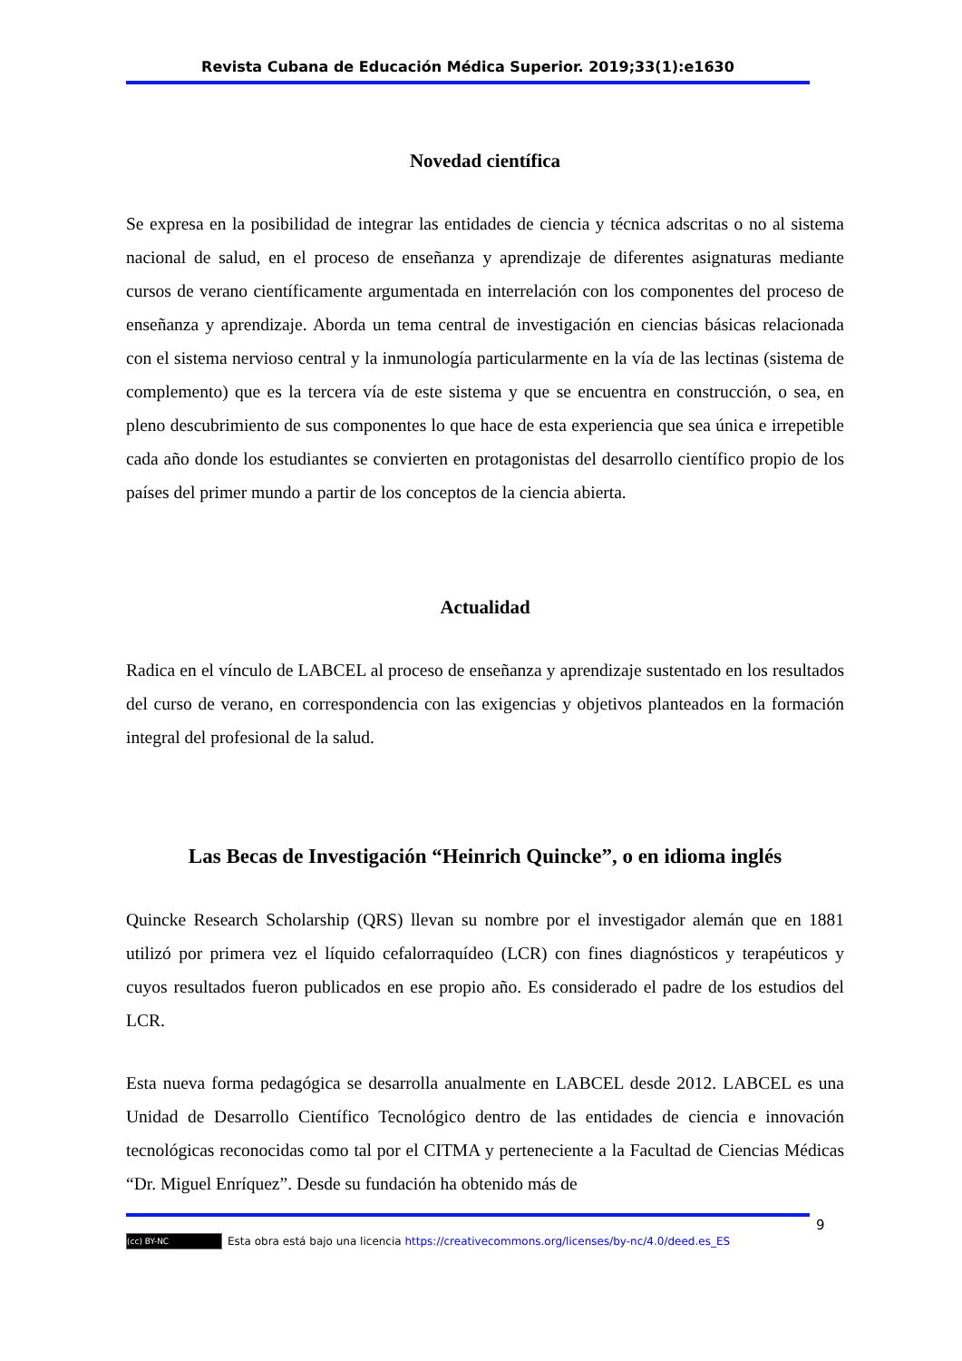Revista Cubana de Educación Médica Superior. 2019;33(1):e1630
Novedad científica
Se expresa en la posibilidad de integrar las entidades de ciencia y técnica adscritas o no al sistema nacional de salud, en el proceso de enseñanza y aprendizaje de diferentes asignaturas mediante cursos de verano científicamente argumentada en interrelación con los componentes del proceso de enseñanza y aprendizaje. Aborda un tema central de investigación en ciencias básicas relacionada con el sistema nervioso central y la inmunología particularmente en la vía de las lectinas (sistema de complemento) que es la tercera vía de este sistema y que se encuentra en construcción, o sea, en pleno descubrimiento de sus componentes lo que hace de esta experiencia que sea única e irrepetible cada año donde los estudiantes se convierten en protagonistas del desarrollo científico propio de los países del primer mundo a partir de los conceptos de la ciencia abierta.
Actualidad
Radica en el vínculo de LABCEL al proceso de enseñanza y aprendizaje sustentado en los resultados del curso de verano, en correspondencia con las exigencias y objetivos planteados en la formación integral del profesional de la salud.
Las Becas de Investigación “Heinrich Quincke”, o en idioma inglés
Quincke Research Scholarship (QRS) llevan su nombre por el investigador alemán que en 1881 utilizó por primera vez el líquido cefalorraquídeo (LCR) con fines diagnósticos y terapéuticos y cuyos resultados fueron publicados en ese propio año. Es considerado el padre de los estudios del LCR.
Esta nueva forma pedagógica se desarrolla anualmente en LABCEL desde 2012. LABCEL es una Unidad de Desarrollo Científico Tecnológico dentro de las entidades de ciencia e innovación tecnológicas reconocidas como tal por el CITMA y perteneciente a la Facultad de Ciencias Médicas “Dr. Miguel Enríquez”. Desde su fundación ha obtenido más de
9
(cc) BY-NC Esta obra está bajo una licencia https://creativecommons.org/licenses/by-nc/4.0/deed.es_ES